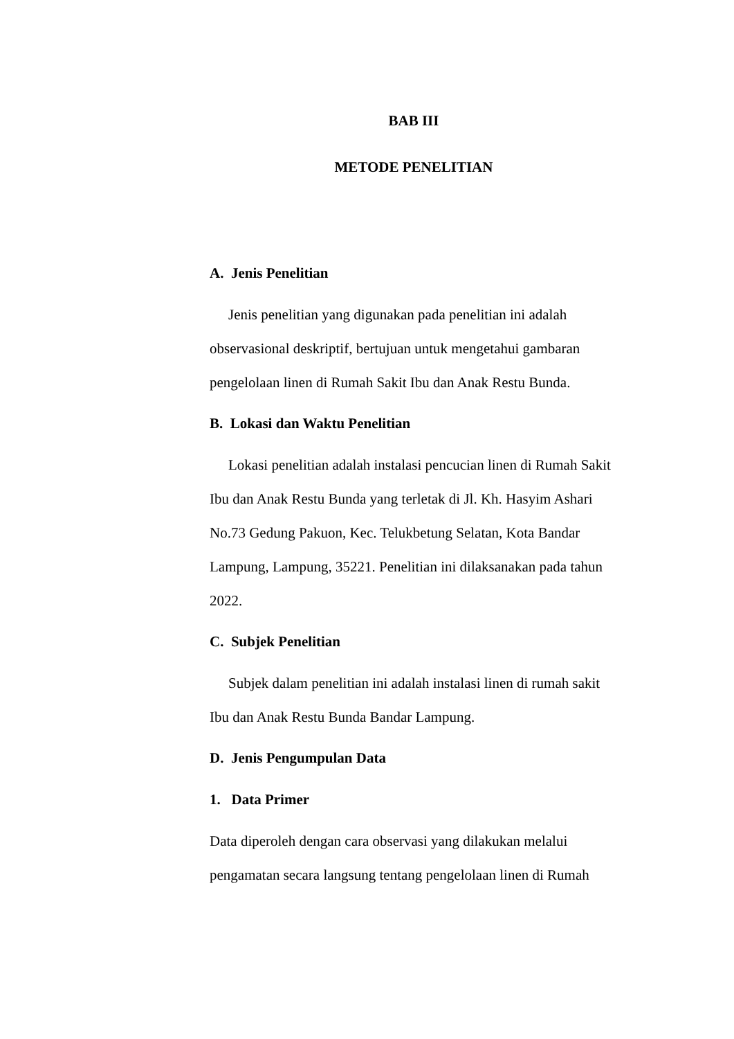BAB III
METODE PENELITIAN
A. Jenis Penelitian
Jenis penelitian yang digunakan pada penelitian ini adalah observasional deskriptif, bertujuan untuk mengetahui gambaran pengelolaan linen di Rumah Sakit Ibu dan Anak Restu Bunda.
B. Lokasi dan Waktu Penelitian
Lokasi penelitian adalah instalasi pencucian linen di Rumah Sakit Ibu dan Anak Restu Bunda yang terletak di Jl. Kh. Hasyim Ashari No.73 Gedung Pakuon, Kec. Telukbetung Selatan, Kota Bandar Lampung, Lampung, 35221. Penelitian ini dilaksanakan pada tahun 2022.
C. Subjek Penelitian
Subjek dalam penelitian ini adalah instalasi linen di rumah sakit Ibu dan Anak Restu Bunda Bandar Lampung.
D. Jenis Pengumpulan Data
1. Data Primer
Data diperoleh dengan cara observasi yang dilakukan melalui pengamatan secara langsung tentang pengelolaan linen di Rumah